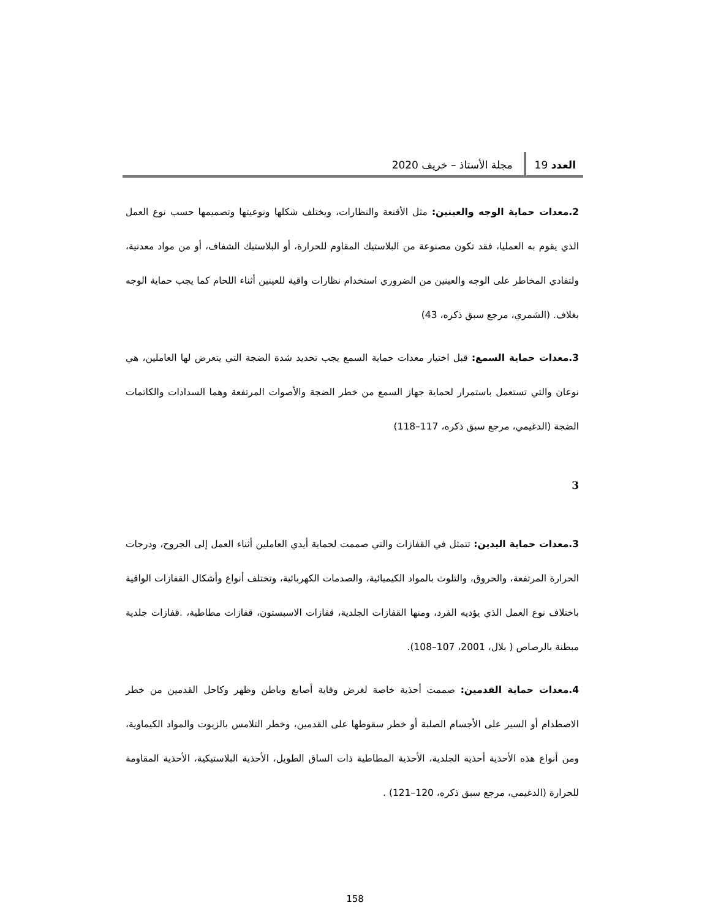العدد 19 مجلة الأستاذ – خريف 2020
2.معدات حماية الوجه والعينين: مثل الأقنعة والنظارات، ويختلف شكلها ونوعيتها وتصميمها حسب نوع العمل الذي يقوم به العمليا، فقد تكون مصنوعة من البلاستيك المقاوم للحرارة، أو البلاستيك الشفاف، أو من مواد معدنية، ولتفادي المخاطر على الوجه والعينين من الضروري استخدام نظارات واقية للعينين أثناء اللحام كما يجب حماية الوجه بغلاف. (الشمري، مرجع سبق ذكره، 43)
3.معدات حماية السمع: قبل اختيار معدات حماية السمع يجب تحديد شدة الضجة التي يتعرض لها العاملين، هي نوعان والتي تستعمل باستمرار لحماية جهاز السمع من خطر الضجة والأصوات المرتفعة وهما السدادات والكاتمات الضجة (الدغيمي، مرجع سبق ذكره، 117–118)
3
3.معدات حماية اليدين: تتمثل في القفازات والتي صممت لحماية أيدي العاملين أثناء العمل إلى الجروح، ودرجات الحرارة المرتفعة، والحروق، والتلوث بالمواد الكيميائية، والصدمات الكهربائية، وتختلف أنواع وأشكال القفازات الواقية باختلاف نوع العمل الذي يؤديه الفرد، ومنها القفازات الجلدية، قفازات الاسبستون، قفازات مطاطية، .قفازات جلدية مبطنة بالرصاص ( بلال، 2001، 107–108).
4.معدات حماية القدمين: صممت أحذية خاصة لغرض وقاية أصابع وباطن وظهر وكاحل القدمين من خطر الاصطدام أو السير على الأجسام الصلبة أو خطر سقوطها على القدمين، وخطر التلامس بالزيوت والمواد الكيماوية، ومن أنواع هذه الأحذية أحذية الجلدية، الأحذية المطاطية ذات الساق الطويل، الأحذية البلاستيكية، الأحذية المقاومة للحرارة (الدغيمي، مرجع سبق ذكره، 120–121) .
158